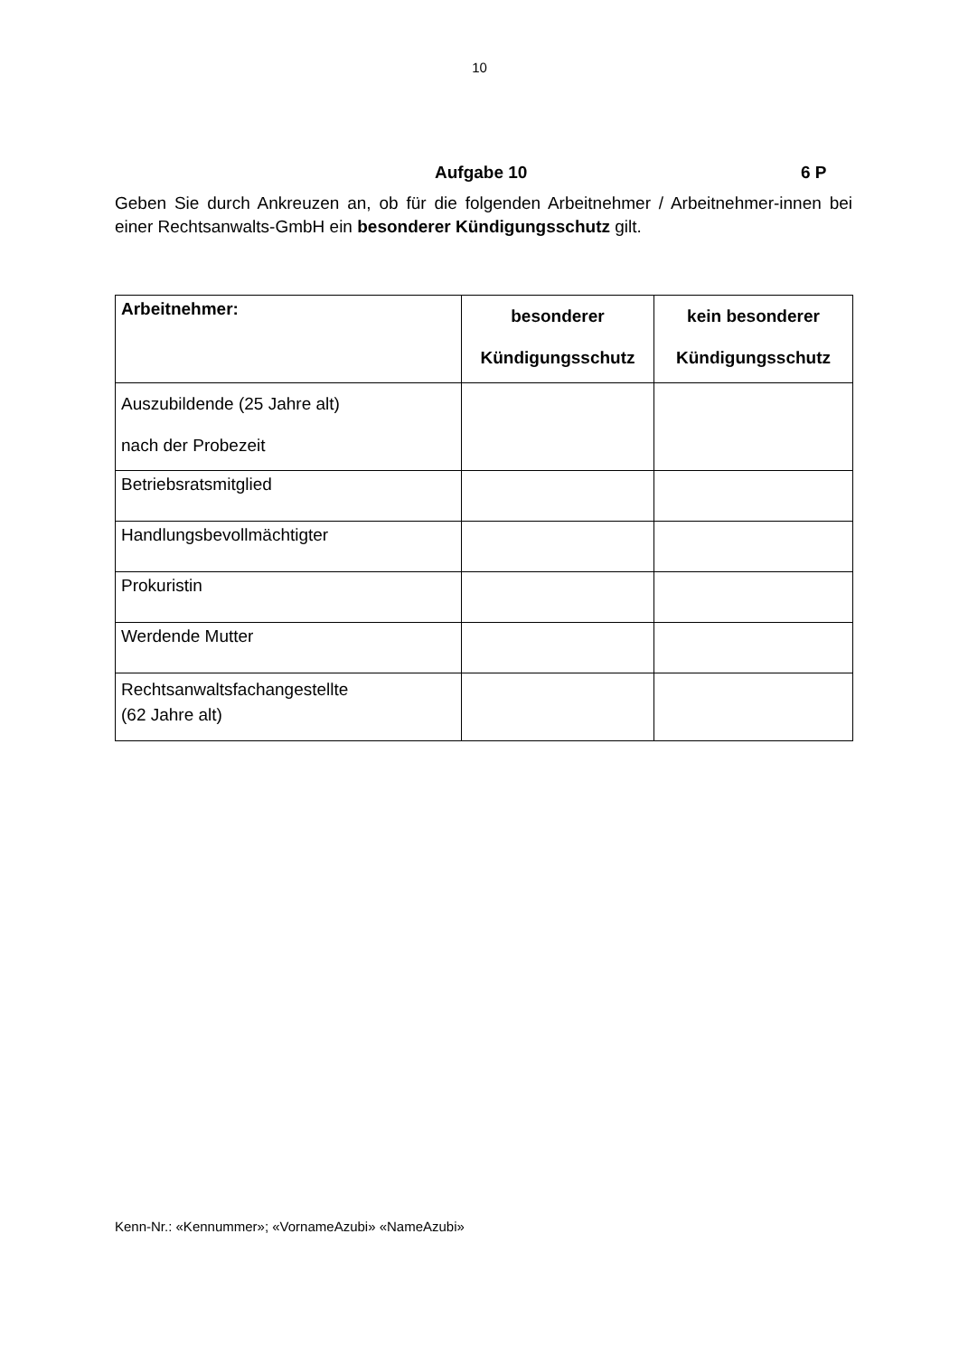10
Aufgabe 10 6 P
Geben Sie durch Ankreuzen an, ob für die folgenden Arbeitnehmer / Arbeitnehmer-innen bei einer Rechtsanwalts-GmbH ein besonderer Kündigungsschutz gilt.
| Arbeitnehmer: | besonderer Kündigungsschutz | kein besonderer Kündigungsschutz |
| --- | --- | --- |
| Auszubildende (25 Jahre alt) nach der Probezeit | | |
| Betriebsratsmitglied | | |
| Handlungsbevollmächtigter | | |
| Prokuristin | | |
| Werdende Mutter | | |
| Rechtsanwaltsfachangestellte (62 Jahre alt) | | |
Kenn-Nr.: «Kennummer»; «VornameAzubi» «NameAzubi»